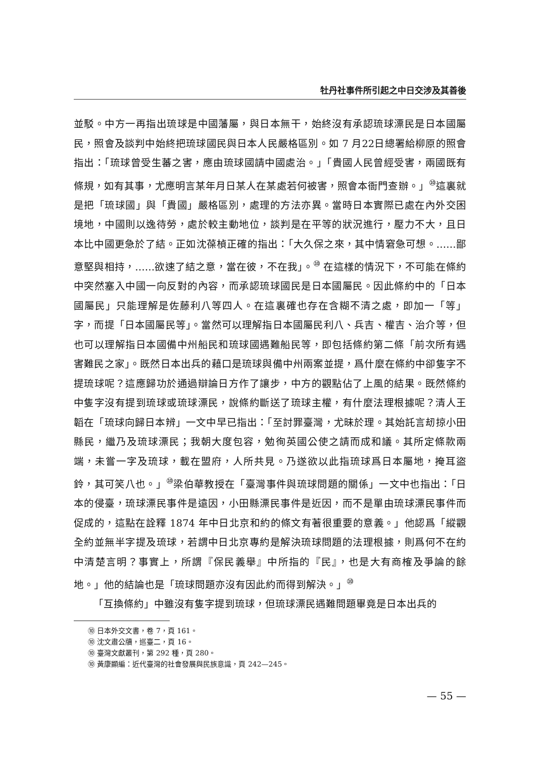牡丹社事件所引起之中日交涉及其善後
並駁。中方一再指出琉球是中國藩屬，與日本無干，始終沒有承認琉球漂民是日本國屬民，照會及談判中始終把琉球國民與日本人民嚴格區別。如 7 月22日總署給柳原的照會指出：「琉球曾受生蕃之害，應由琉球國請中國處治。」「貴國人民曾經受害，兩國既有條規，如有其事，尤應明言某年月日某人在某處若何被害，照會本衙門查辦。」<sup>⑩</sup>這裏就是把「琉球國」與「貴國」嚴格區別，處理的方法亦異。當時日本實際已處在內外交困境地，中國則以逸待勞，處於較主動地位，談判是在平等的狀況進行，壓力不大，且日本比中國更急於了結。正如沈葆楨正確的指出：「大久保之來，其中情窘急可想。……鄙意堅與相持，……欲速了結之意，當在彼，不在我」。<sup>⑩</sup> 在這樣的情況下，不可能在條約中突然塞入中國一向反對的內容，而承認琉球國民是日本國屬民。因此條約中的「日本國屬民」只能理解是佐藤利八等四人。在這裏確也存在含糊不清之處，即加一「等」字，而提「日本國屬民等」。當然可以理解指日本國屬民利八、兵吉、權吉、治介等，但也可以理解指日本國備中州船民和琉球國遇難船民等，即包括條約第二條「前次所有遇害難民之家」。既然日本出兵的藉口是琉球與備中州兩案並提，爲什麼在條約中卻隻字不提琉球呢？這應歸功於通過辯論日方作了讓步，中方的觀點佔了上風的結果。既然條約中隻字沒有提到琉球或琉球漂民，說條約斷送了琉球主權，有什麼法理根據呢？清人王韜在「琉球向歸日本辨」一文中早已指出：「至討罪臺灣，尤昧於理。其始託言刼掠小田縣民，繼乃及琉球漂民；我朝大度包容，勉徇英國公使之請而成和議。其所定條款兩端，未嘗一字及琉球，載在盟府，人所共見。乃遂欲以此指琉球爲日本屬地，掩耳盜鈴，其可笑八也。」<sup>⑩</sup>梁伯華教授在「臺灣事件與琉球問題的關係」一文中也指出：「日本的侵臺，琉球漂民事件是遠因，小田縣漂民事件是近因，而不是單由琉球漂民事件而促成的，這點在詮釋 1874 年中日北京和約的條文有著很重要的意義。」他認爲「縱觀全約並無半字提及琉球，若謂中日北京專約是解決琉球問題的法理根據，則爲何不在約中清楚言明？事實上，所謂『保民義舉』中所指的『民』，也是大有商榷及爭論的餘地。」他的結論也是「琉球問題亦沒有因此約而得到解決。」<sup>⑩</sup>
「互換條約」中雖沒有隻字提到琉球，但琉球漂民遇難問題畢竟是日本出兵的
⑩ 日本外交文書，卷 7，頁 161。
⑩ 沈文肅公牘，巡臺二，頁 16。
⑩ 臺灣文獻叢刊，第 292 種，頁 280。
⑩ 黃康顯編：近代臺灣的社會發展與民族意識，頁 242—245。
— 55 —